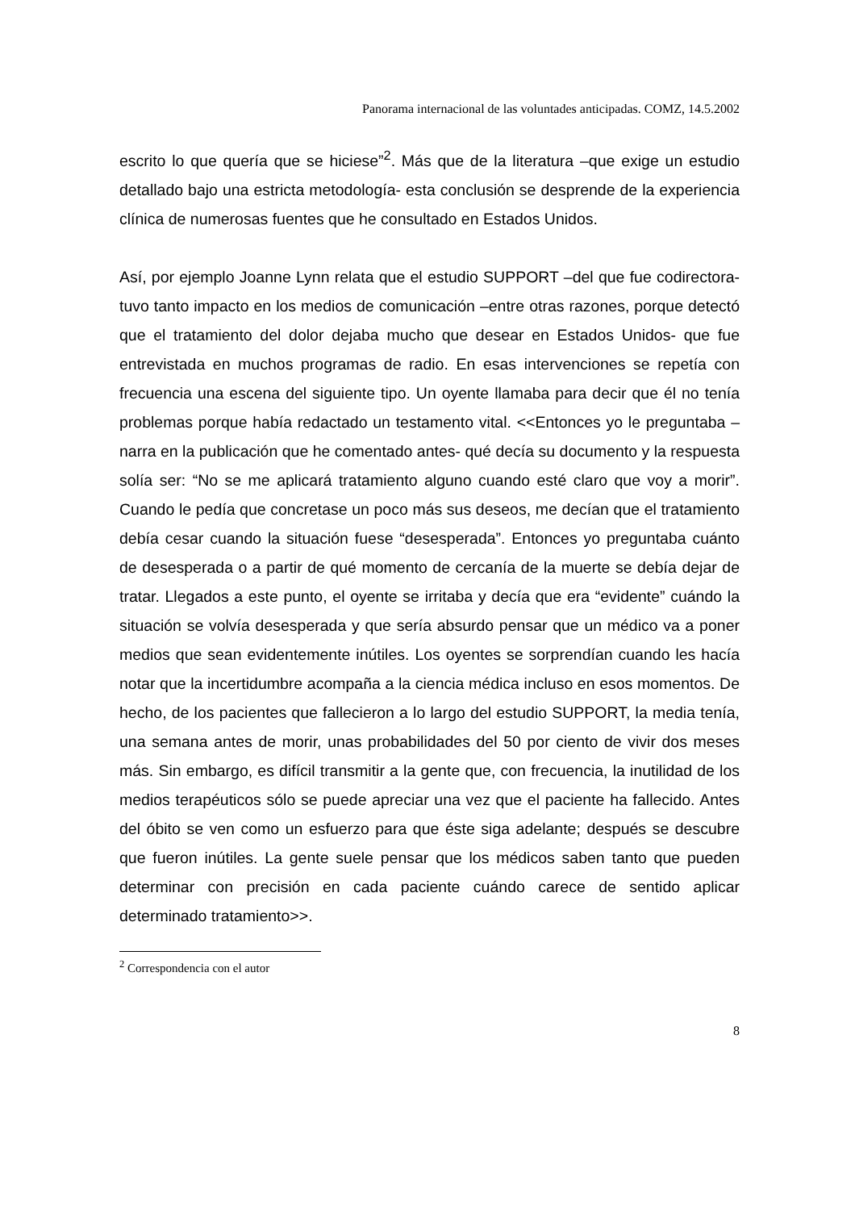Panorama internacional de las voluntades anticipadas. COMZ, 14.5.2002
escrito lo que quería que se hiciese”<sup>2</sup>. Más que de la literatura –que exige un estudio detallado bajo una estricta metodología- esta conclusión se desprende de la experiencia clínica de numerosas fuentes que he consultado en Estados Unidos.
Así, por ejemplo Joanne Lynn relata que el estudio SUPPORT –del que fue codirectora- tuvo tanto impacto en los medios de comunicación –entre otras razones, porque detectó que el tratamiento del dolor dejaba mucho que desear en Estados Unidos- que fue entrevistada en muchos programas de radio. En esas intervenciones se repetía con frecuencia una escena del siguiente tipo. Un oyente llamaba para decir que él no tenía problemas porque había redactado un testamento vital. <<Entonces yo le preguntaba –narra en la publicación que he comentado antes- qué decía su documento y la respuesta solía ser: “No se me aplicará tratamiento alguno cuando esté claro que voy a morir”. Cuando le pedía que concretase un poco más sus deseos, me decían que el tratamiento debía cesar cuando la situación fuese “desesperada”. Entonces yo preguntaba cuánto de desesperada o a partir de qué momento de cercanía de la muerte se debía dejar de tratar. Llegados a este punto, el oyente se irritaba y decía que era “evidente” cuándo la situación se volvía desesperada y que sería absurdo pensar que un médico va a poner medios que sean evidentemente inútiles. Los oyentes se sorprendían cuando les hacía notar que la incertidumbre acompaña a la ciencia médica incluso en esos momentos. De hecho, de los pacientes que fallecieron a lo largo del estudio SUPPORT, la media tenía, una semana antes de morir, unas probabilidades del 50 por ciento de vivir dos meses más. Sin embargo, es difícil transmitir a la gente que, con frecuencia, la inutilidad de los medios terapéuticos sólo se puede apreciar una vez que el paciente ha fallecido. Antes del óbito se ven como un esfuerzo para que éste siga adelante; después se descubre que fueron inútiles. La gente suele pensar que los médicos saben tanto que pueden determinar con precisión en cada paciente cuándo carece de sentido aplicar determinado tratamiento>>.
<sup>2</sup> Correspondencia con el autor
8